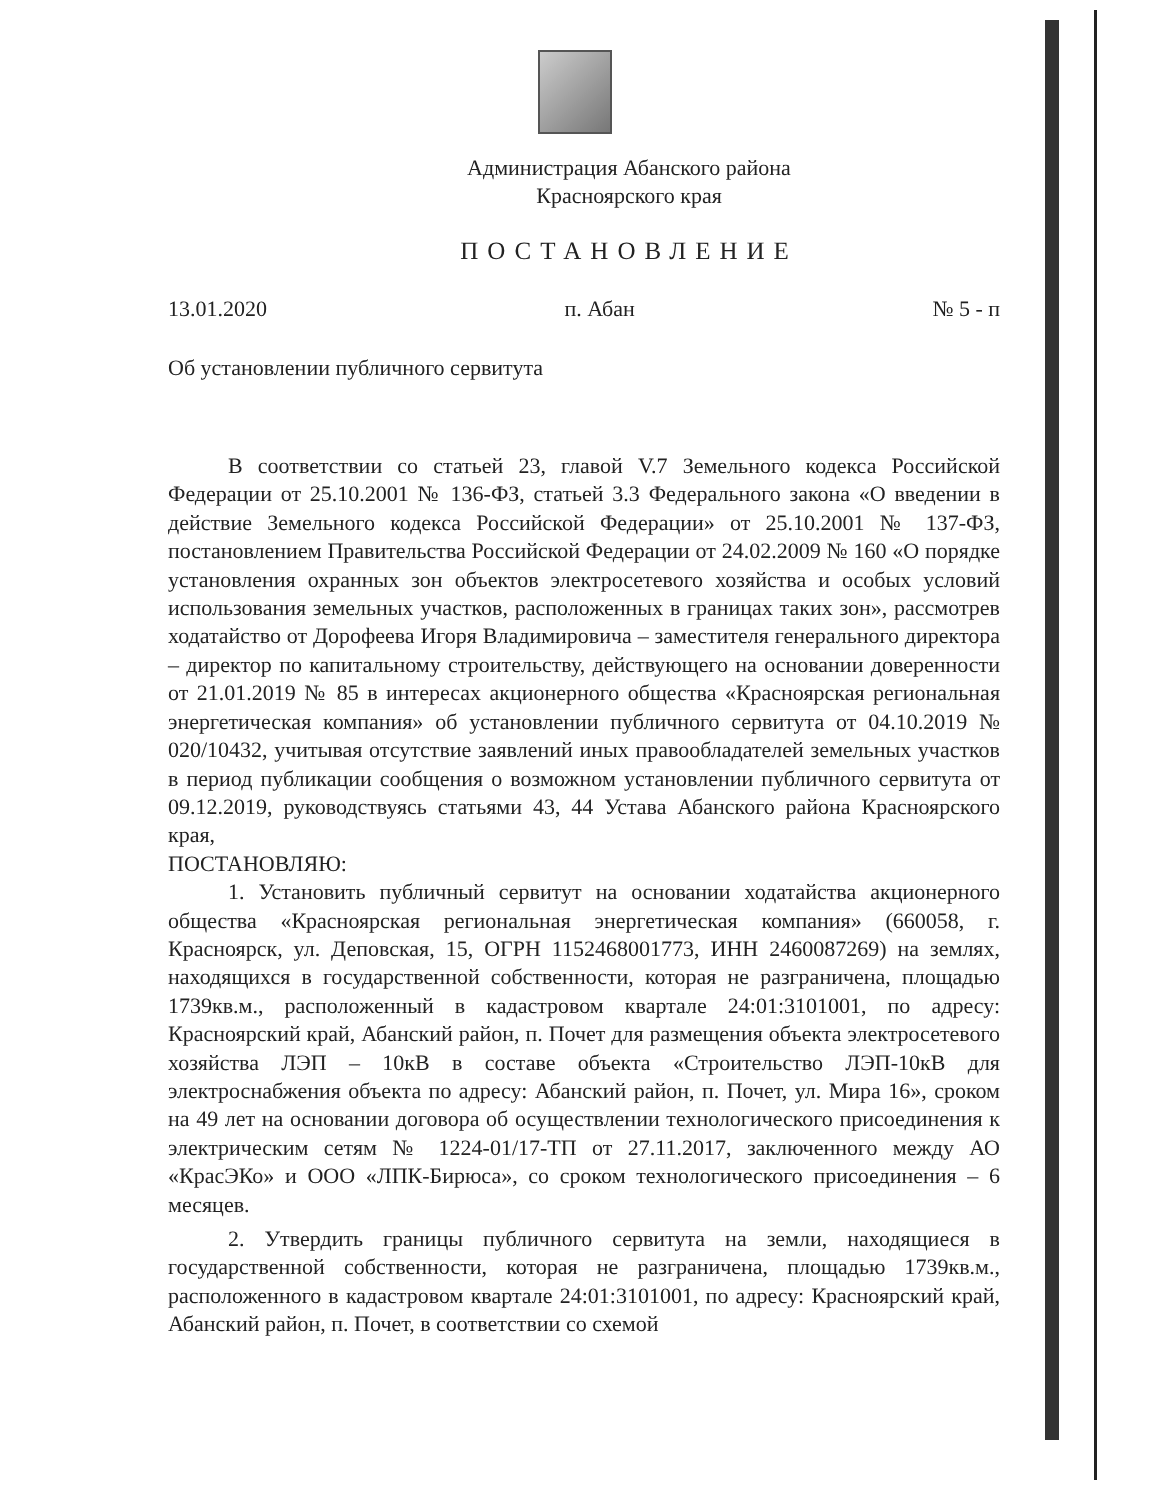Администрация Абанского района
Красноярского края
ПОСТАНОВЛЕНИЕ
13.01.2020 п. Абан № 5 - п
Об установлении публичного сервитута
В соответствии со статьей 23, главой V.7 Земельного кодекса Российской Федерации от 25.10.2001 № 136-ФЗ, статьей 3.3 Федерального закона «О введении в действие Земельного кодекса Российской Федерации» от 25.10.2001 № 137-ФЗ, постановлением Правительства Российской Федерации от 24.02.2009 № 160 «О порядке установления охранных зон объектов электросетевого хозяйства и особых условий использования земельных участков, расположенных в границах таких зон», рассмотрев ходатайство от Дорофеева Игоря Владимировича – заместителя генерального директора – директор по капитальному строительству, действующего на основании доверенности от 21.01.2019 № 85 в интересах акционерного общества «Красноярская региональная энергетическая компания» об установлении публичного сервитута от 04.10.2019 № 020/10432, учитывая отсутствие заявлений иных правообладателей земельных участков в период публикации сообщения о возможном установлении публичного сервитута от 09.12.2019, руководствуясь статьями 43, 44 Устава Абанского района Красноярского края,
ПОСТАНОВЛЯЮ:
1. Установить публичный сервитут на основании ходатайства акционерного общества «Красноярская региональная энергетическая компания» (660058, г. Красноярск, ул. Деповская, 15, ОГРН 1152468001773, ИНН 2460087269) на землях, находящихся в государственной собственности, которая не разграничена, площадью 1739кв.м., расположенный в кадастровом квартале 24:01:3101001, по адресу: Красноярский край, Абанский район, п. Почет для размещения объекта электросетевого хозяйства ЛЭП – 10кВ в составе объекта «Строительство ЛЭП-10кВ для электроснабжения объекта по адресу: Абанский район, п. Почет, ул. Мира 16», сроком на 49 лет на основании договора об осуществлении технологического присоединения к электрическим сетям № 1224-01/17-ТП от 27.11.2017, заключенного между АО «КрасЭКо» и ООО «ЛПК-Бирюса», со сроком технологического присоединения – 6 месяцев.
2. Утвердить границы публичного сервитута на земли, находящиеся в государственной собственности, которая не разграничена, площадью 1739кв.м., расположенного в кадастровом квартале 24:01:3101001, по адресу: Красноярский край, Абанский район, п. Почет, в соответствии со схемой